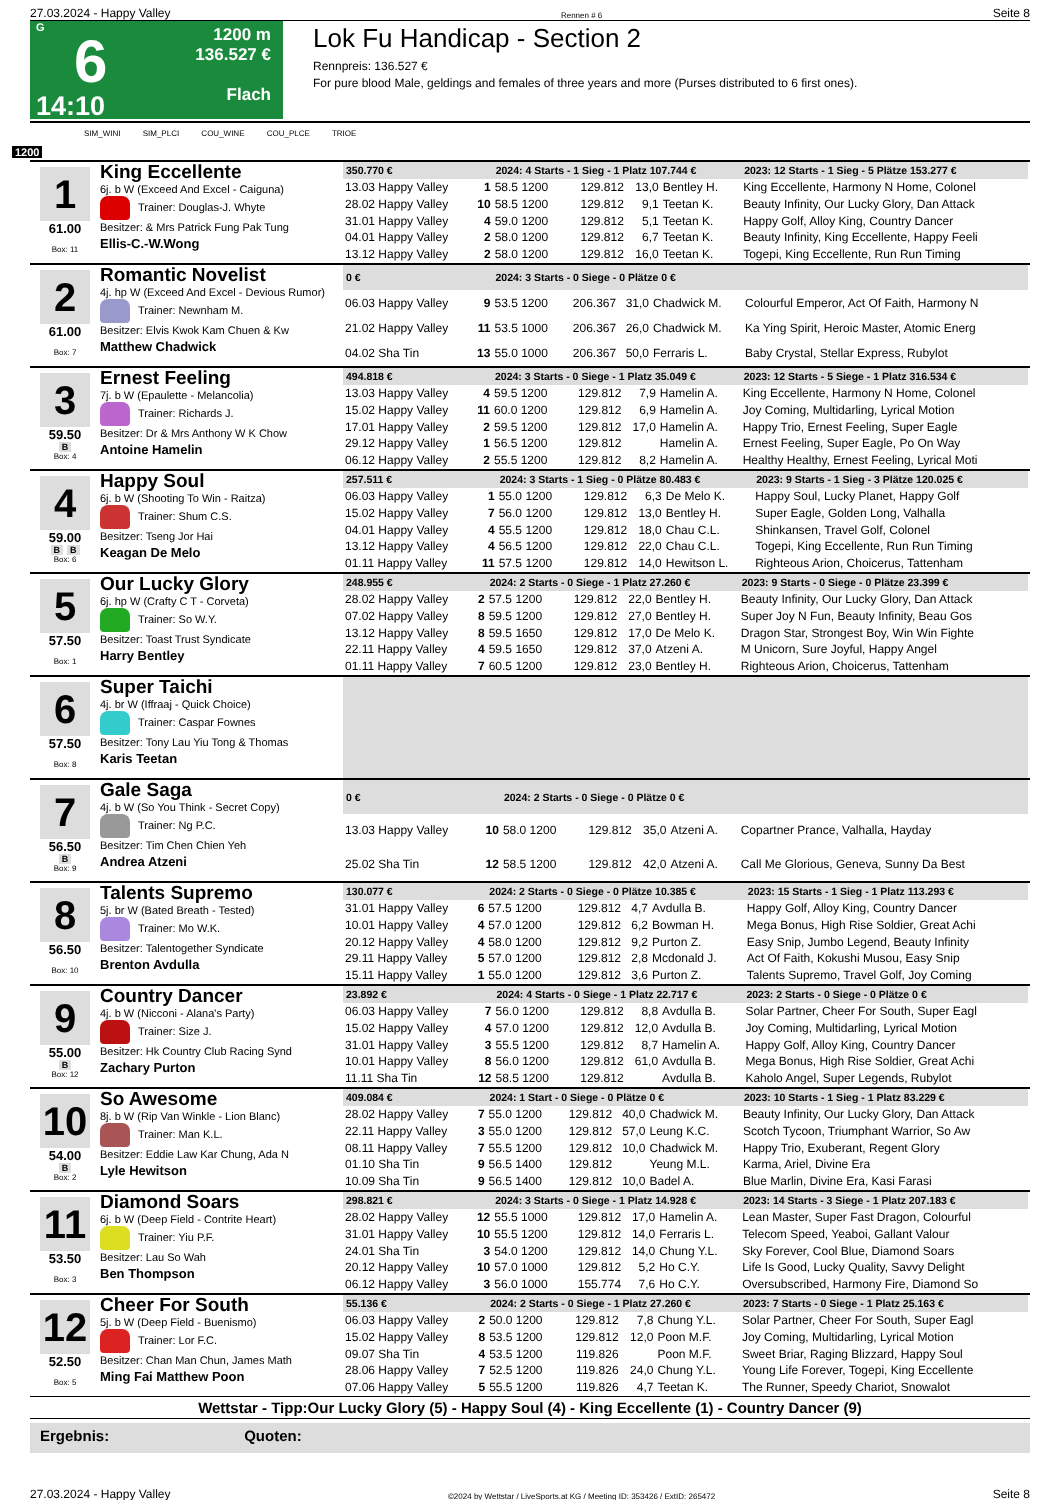27.03.2024 - Happy Valley Rennen # 6 Seite 8
G
6
14:10
1200 m
136.527 €
Flach
Lok Fu Handicap - Section 2
Rennpreis: 136.527 €
For pure blood Male, geldings and females of three years and more (Purses distributed to 6 first ones).
SIM_WINI SIM_PLCI COU_WINE COU_PLCE TRIOE
1200
1
61.00
Box: 11
King Eccellente
6j. b W (Exceed And Excel - Caiguna)
Trainer: Douglas-J. Whyte
Besitzer: & Mrs Patrick Fung Pak Tung
Ellis-C.-W.Wong
| 350.770 € | | 2024: 4 Starts - 1 Sieg - 1 Platz 107.744 € | | | | | 2023: 12 Starts - 1 Sieg - 5 Plätze 153.277 € |
| --- | --- | --- | --- | --- | --- | --- | --- |
| 13.03 Happy Valley | 1 | 58.5 1200 | 129.812 | 13,0 | Bentley H. | | King Eccellente, Harmony N Home, Colonel |
| 28.02 Happy Valley | 10 | 58.5 1200 | 129.812 | 9,1 | Teetan K. | | Beauty Infinity, Our Lucky Glory, Dan Attack |
| 31.01 Happy Valley | 4 | 59.0 1200 | 129.812 | 5,1 | Teetan K. | | Happy Golf, Alloy King, Country Dancer |
| 04.01 Happy Valley | 2 | 58.0 1200 | 129.812 | 6,7 | Teetan K. | | Beauty Infinity, King Eccellente, Happy Feeli |
| 13.12 Happy Valley | 2 | 58.0 1200 | 129.812 | 16,0 | Teetan K. | | Togepi, King Eccellente, Run Run Timing |
2
61.00
Box: 7
Romantic Novelist
4j. hp W (Exceed And Excel - Devious Rumor)
Trainer: Newnham M.
Besitzer: Elvis Kwok Kam Chuen & Kw
Matthew Chadwick
| 0 € | | 2024: 3 Starts - 0 Siege - 0 Plätze 0 € | | | | | |
| --- | --- | --- | --- | --- | --- | --- | --- |
| 06.03 Happy Valley | 9 | 53.5 1200 | 206.367 | 31,0 | Chadwick M. | | Colourful Emperor, Act Of Faith, Harmony N |
| 21.02 Happy Valley | 11 | 53.5 1000 | 206.367 | 26,0 | Chadwick M. | | Ka Ying Spirit, Heroic Master, Atomic Energ |
| 04.02 Sha Tin | 13 | 55.0 1000 | 206.367 | 50,0 | Ferraris L. | | Baby Crystal, Stellar Express, Rubylot |
3
59.50
B
Box: 4
Ernest Feeling
7j. b W (Epaulette - Melancolia)
Trainer: Richards J.
Besitzer: Dr & Mrs Anthony W K Chow
Antoine Hamelin
| 494.818 € | | 2024: 3 Starts - 0 Siege - 1 Platz 35.049 € | | | | | 2023: 12 Starts - 5 Siege - 1 Platz 316.534 € |
| --- | --- | --- | --- | --- | --- | --- | --- |
| 13.03 Happy Valley | 4 | 59.5 1200 | 129.812 | 7,9 | Hamelin A. | | King Eccellente, Harmony N Home, Colonel |
| 15.02 Happy Valley | 11 | 60.0 1200 | 129.812 | 6,9 | Hamelin A. | | Joy Coming, Multidarling, Lyrical Motion |
| 17.01 Happy Valley | 2 | 59.5 1200 | 129.812 | 17,0 | Hamelin A. | | Happy Trio, Ernest Feeling, Super Eagle |
| 29.12 Happy Valley | 1 | 56.5 1200 | 129.812 | | Hamelin A. | | Ernest Feeling, Super Eagle, Po On Way |
| 06.12 Happy Valley | 2 | 55.5 1200 | 129.812 | 8,2 | Hamelin A. | | Healthy Healthy, Ernest Feeling, Lyrical Moti |
4
59.00
B B
Box: 6
Happy Soul
6j. b W (Shooting To Win - Raitza)
Trainer: Shum C.S.
Besitzer: Tseng Jor Hai
Keagan De Melo
| 257.511 € | | 2024: 3 Starts - 1 Sieg - 0 Plätze 80.483 € | | | | | 2023: 9 Starts - 1 Sieg - 3 Plätze 120.025 € |
| --- | --- | --- | --- | --- | --- | --- | --- |
| 06.03 Happy Valley | 1 | 55.0 1200 | 129.812 | 6,3 | De Melo K. | | Happy Soul, Lucky Planet, Happy Golf |
| 15.02 Happy Valley | 7 | 56.0 1200 | 129.812 | 13,0 | Bentley H. | | Super Eagle, Golden Long, Valhalla |
| 04.01 Happy Valley | 4 | 55.5 1200 | 129.812 | 18,0 | Chau C.L. | | Shinkansen, Travel Golf, Colonel |
| 13.12 Happy Valley | 4 | 56.5 1200 | 129.812 | 22,0 | Chau C.L. | | Togepi, King Eccellente, Run Run Timing |
| 01.11 Happy Valley | 11 | 57.5 1200 | 129.812 | 14,0 | Hewitson L. | | Righteous Arion, Choicerus, Tattenham |
5
57.50
Box: 1
Our Lucky Glory
6j. hp W (Crafty C T - Corveta)
Trainer: So W.Y.
Besitzer: Toast Trust Syndicate
Harry Bentley
| 248.955 € | | 2024: 2 Starts - 0 Siege - 1 Platz 27.260 € | | | | | 2023: 9 Starts - 0 Siege - 0 Plätze 23.399 € |
| --- | --- | --- | --- | --- | --- | --- | --- |
| 28.02 Happy Valley | 2 | 57.5 1200 | 129.812 | 22,0 | Bentley H. | | Beauty Infinity, Our Lucky Glory, Dan Attack |
| 07.02 Happy Valley | 8 | 59.5 1200 | 129.812 | 27,0 | Bentley H. | | Super Joy N Fun, Beauty Infinity, Beau Gos |
| 13.12 Happy Valley | 8 | 59.5 1650 | 129.812 | 17,0 | De Melo K. | | Dragon Star, Strongest Boy, Win Win Fighte |
| 22.11 Happy Valley | 4 | 59.5 1650 | 129.812 | 37,0 | Atzeni A. | | M Unicorn, Sure Joyful, Happy Angel |
| 01.11 Happy Valley | 7 | 60.5 1200 | 129.812 | 23,0 | Bentley H. | | Righteous Arion, Choicerus, Tattenham |
6
57.50
Box: 8
Super Taichi
4j. br W (Iffraaj - Quick Choice)
Trainer: Caspar Fownes
Besitzer: Tony Lau Yiu Tong & Thomas
Karis Teetan
7
56.50
B
Box: 9
Gale Saga
4j. b W (So You Think - Secret Copy)
Trainer: Ng P.C.
Besitzer: Tim Chen Chien Yeh
Andrea Atzeni
| 0 € | | 2024: 2 Starts - 0 Siege - 0 Plätze 0 € | | | | | |
| --- | --- | --- | --- | --- | --- | --- | --- |
| 13.03 Happy Valley | 10 | 58.0 1200 | 129.812 | 35,0 | Atzeni A. | | Copartner Prance, Valhalla, Hayday |
| 25.02 Sha Tin | 12 | 58.5 1200 | 129.812 | 42,0 | Atzeni A. | | Call Me Glorious, Geneva, Sunny Da Best |
8
56.50
Box: 10
Talents Supremo
5j. br W (Bated Breath - Tested)
Trainer: Mo W.K.
Besitzer: Talentogether Syndicate
Brenton Avdulla
| 130.077 € | | 2024: 2 Starts - 0 Siege - 0 Plätze 10.385 € | | | | | 2023: 15 Starts - 1 Sieg - 1 Platz 113.293 € |
| --- | --- | --- | --- | --- | --- | --- | --- |
| 31.01 Happy Valley | 6 | 57.5 1200 | 129.812 | 4,7 | Avdulla B. | | Happy Golf, Alloy King, Country Dancer |
| 10.01 Happy Valley | 4 | 57.0 1200 | 129.812 | 6,2 | Bowman H. | | Mega Bonus, High Rise Soldier, Great Achi |
| 20.12 Happy Valley | 4 | 58.0 1200 | 129.812 | 9,2 | Purton Z. | | Easy Snip, Jumbo Legend, Beauty Infinity |
| 29.11 Happy Valley | 5 | 57.0 1200 | 129.812 | 2,8 | Mcdonald J. | | Act Of Faith, Kokushi Musou, Easy Snip |
| 15.11 Happy Valley | 1 | 55.0 1200 | 129.812 | 3,6 | Purton Z. | | Talents Supremo, Travel Golf, Joy Coming |
9
55.00
B
Box: 12
Country Dancer
4j. b W (Nicconi - Alana's Party)
Trainer: Size J.
Besitzer: Hk Country Club Racing Synd
Zachary Purton
| 23.892 € | | 2024: 4 Starts - 0 Siege - 1 Platz 22.717 € | | | | | 2023: 2 Starts - 0 Siege - 0 Plätze 0 € |
| --- | --- | --- | --- | --- | --- | --- | --- |
| 06.03 Happy Valley | 7 | 56.0 1200 | 129.812 | 8,8 | Avdulla B. | | Solar Partner, Cheer For South, Super Eagl |
| 15.02 Happy Valley | 4 | 57.0 1200 | 129.812 | 12,0 | Avdulla B. | | Joy Coming, Multidarling, Lyrical Motion |
| 31.01 Happy Valley | 3 | 55.5 1200 | 129.812 | 8,7 | Hamelin A. | | Happy Golf, Alloy King, Country Dancer |
| 10.01 Happy Valley | 8 | 56.0 1200 | 129.812 | 61,0 | Avdulla B. | | Mega Bonus, High Rise Soldier, Great Achi |
| 11.11 Sha Tin | 12 | 58.5 1200 | 129.812 | | Avdulla B. | | Kaholo Angel, Super Legends, Rubylot |
10
54.00
B
Box: 2
So Awesome
8j. b W (Rip Van Winkle - Lion Blanc)
Trainer: Man K.L.
Besitzer: Eddie Law Kar Chung, Ada N
Lyle Hewitson
| 409.084 € | | 2024: 1 Start - 0 Siege - 0 Plätze 0 € | | | | | 2023: 10 Starts - 1 Sieg - 1 Platz 83.229 € |
| --- | --- | --- | --- | --- | --- | --- | --- |
| 28.02 Happy Valley | 7 | 55.0 1200 | 129.812 | 40,0 | Chadwick M. | | Beauty Infinity, Our Lucky Glory, Dan Attack |
| 22.11 Happy Valley | 3 | 55.0 1200 | 129.812 | 57,0 | Leung K.C. | | Scotch Tycoon, Triumphant Warrior, So Aw |
| 08.11 Happy Valley | 7 | 55.5 1200 | 129.812 | 10,0 | Chadwick M. | | Happy Trio, Exuberant, Regent Glory |
| 01.10 Sha Tin | 9 | 56.5 1400 | 129.812 | | Yeung M.L. | | Karma, Ariel, Divine Era |
| 10.09 Sha Tin | 9 | 56.5 1400 | 129.812 | 10,0 | Badel A. | | Blue Marlin, Divine Era, Kasi Farasi |
11
53.50
Box: 3
Diamond Soars
6j. b W (Deep Field - Contrite Heart)
Trainer: Yiu P.F.
Besitzer: Lau So Wah
Ben Thompson
| 298.821 € | | 2024: 3 Starts - 0 Siege - 1 Platz 14.928 € | | | | | 2023: 14 Starts - 3 Siege - 1 Platz 207.183 € |
| --- | --- | --- | --- | --- | --- | --- | --- |
| 28.02 Happy Valley | 12 | 55.5 1000 | 129.812 | 17,0 | Hamelin A. | | Lean Master, Super Fast Dragon, Colourful |
| 31.01 Happy Valley | 10 | 55.5 1200 | 129.812 | 14,0 | Ferraris L. | | Telecom Speed, Yeaboi, Gallant Valour |
| 24.01 Sha Tin | 3 | 54.0 1200 | 129.812 | 14,0 | Chung Y.L. | | Sky Forever, Cool Blue, Diamond Soars |
| 20.12 Happy Valley | 10 | 57.0 1000 | 129.812 | 5,2 | Ho C.Y. | | Life Is Good, Lucky Quality, Savvy Delight |
| 06.12 Happy Valley | 3 | 56.0 1000 | 155.774 | 7,6 | Ho C.Y. | | Oversubscribed, Harmony Fire, Diamond So |
12
52.50
Box: 5
Cheer For South
5j. b W (Deep Field - Buenismo)
Trainer: Lor F.C.
Besitzer: Chan Man Chun, James Math
Ming Fai Matthew Poon
| 55.136 € | | 2024: 2 Starts - 0 Siege - 1 Platz 27.260 € | | | | | 2023: 7 Starts - 0 Siege - 1 Platz 25.163 € |
| --- | --- | --- | --- | --- | --- | --- | --- |
| 06.03 Happy Valley | 2 | 50.0 1200 | 129.812 | 7,8 | Chung Y.L. | | Solar Partner, Cheer For South, Super Eagl |
| 15.02 Happy Valley | 8 | 53.5 1200 | 129.812 | 12,0 | Poon M.F. | | Joy Coming, Multidarling, Lyrical Motion |
| 09.07 Sha Tin | 4 | 53.5 1200 | 119.826 | | Poon M.F. | | Sweet Briar, Raging Blizzard, Happy Soul |
| 28.06 Happy Valley | 7 | 52.5 1200 | 119.826 | 24,0 | Chung Y.L. | | Young Life Forever, Togepi, King Eccellente |
| 07.06 Happy Valley | 5 | 55.5 1200 | 119.826 | 4,7 | Teetan K. | | The Runner, Speedy Chariot, Snowalot |
Wettstar - Tipp:Our Lucky Glory (5) - Happy Soul (4) - King Eccellente (1) - Country Dancer (9)
Ergebnis: Quoten:
27.03.2024 - Happy Valley ©2024 by Wettstar / LiveSports.at KG / Meeting ID: 353426 / ExtID: 265472 Seite 8